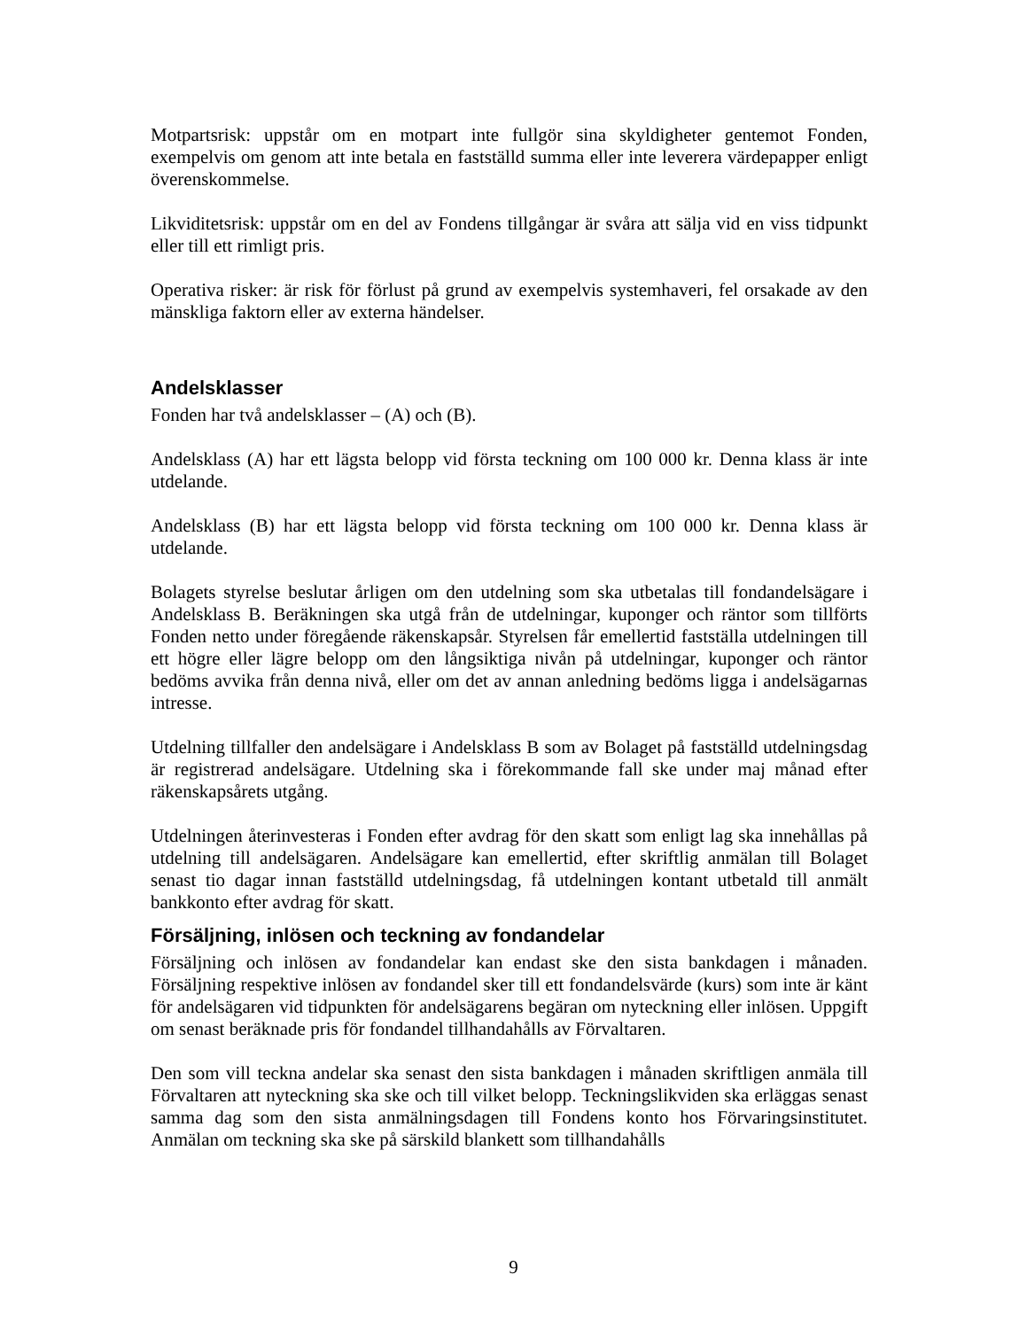Motpartsrisk: uppstår om en motpart inte fullgör sina skyldigheter gentemot Fonden, exempelvis om genom att inte betala en fastställd summa eller inte leverera värdepapper enligt överenskommelse.
Likviditetsrisk: uppstår om en del av Fondens tillgångar är svåra att sälja vid en viss tidpunkt eller till ett rimligt pris.
Operativa risker: är risk för förlust på grund av exempelvis systemhaveri, fel orsakade av den mänskliga faktorn eller av externa händelser.
Andelsklasser
Fonden har två andelsklasser – (A) och (B).
Andelsklass (A) har ett lägsta belopp vid första teckning om 100 000 kr. Denna klass är inte utdelande.
Andelsklass (B) har ett lägsta belopp vid första teckning om 100 000 kr. Denna klass är utdelande.
Bolagets styrelse beslutar årligen om den utdelning som ska utbetalas till fondandelsägare i Andelsklass B. Beräkningen ska utgå från de utdelningar, kuponger och räntor som tillförts Fonden netto under föregående räkenskapsår. Styrelsen får emellertid fastställa utdelningen till ett högre eller lägre belopp om den långsiktiga nivån på utdelningar, kuponger och räntor bedöms avvika från denna nivå, eller om det av annan anledning bedöms ligga i andelsägarnas intresse.
Utdelning tillfaller den andelsägare i Andelsklass B som av Bolaget på fastställd utdelningsdag är registrerad andelsägare. Utdelning ska i förekommande fall ske under maj månad efter räkenskapsårets utgång.
Utdelningen återinvesteras i Fonden efter avdrag för den skatt som enligt lag ska innehållas på utdelning till andelsägaren. Andelsägare kan emellertid, efter skriftlig anmälan till Bolaget senast tio dagar innan fastställd utdelningsdag, få utdelningen kontant utbetald till anmält bankkonto efter avdrag för skatt.
Försäljning, inlösen och teckning av fondandelar
Försäljning och inlösen av fondandelar kan endast ske den sista bankdagen i månaden. Försäljning respektive inlösen av fondandel sker till ett fondandelsvärde (kurs) som inte är känt för andelsägaren vid tidpunkten för andelsägarens begäran om nyteckning eller inlösen. Uppgift om senast beräknade pris för fondandel tillhandahålls av Förvaltaren.
Den som vill teckna andelar ska senast den sista bankdagen i månaden skriftligen anmäla till Förvaltaren att nyteckning ska ske och till vilket belopp. Teckningslikviden ska erläggas senast samma dag som den sista anmälningsdagen till Fondens konto hos Förvaringsinstitutet. Anmälan om teckning ska ske på särskild blankett som tillhandahålls
9